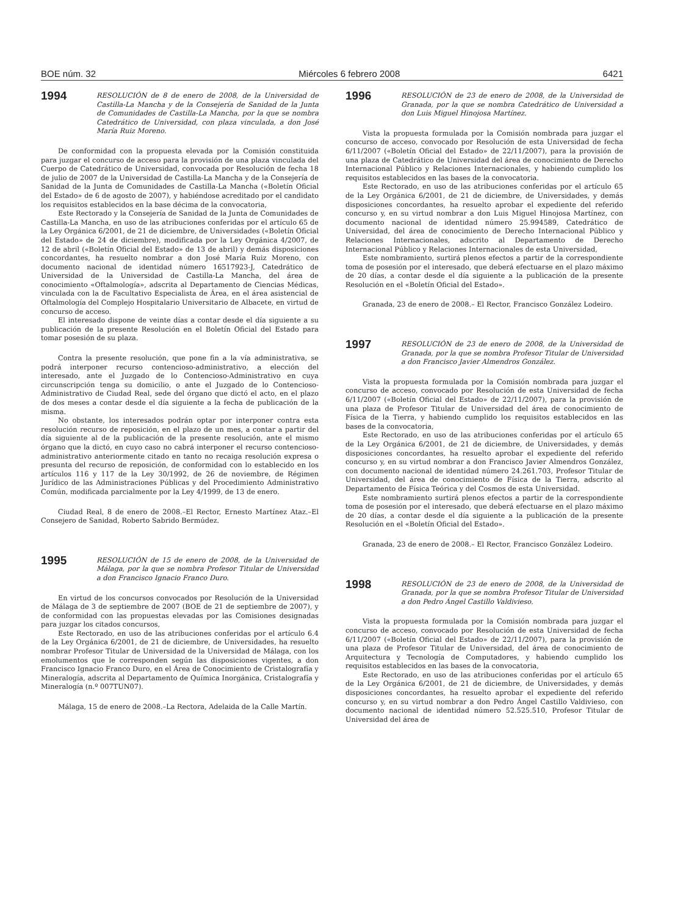BOE núm. 32 Miércoles 6 febrero 2008 6421
1994
RESOLUCIÓN de 8 de enero de 2008, de la Universidad de Castilla-La Mancha y de la Consejería de Sanidad de la Junta de Comunidades de Castilla-La Mancha, por la que se nombra Catedrático de Universidad, con plaza vinculada, a don José María Ruiz Moreno.
De conformidad con la propuesta elevada por la Comisión constituida para juzgar el concurso de acceso para la provisión de una plaza vinculada del Cuerpo de Catedrático de Universidad, convocada por Resolución de fecha 18 de julio de 2007 de la Universidad de Castilla-La Mancha y de la Consejería de Sanidad de la Junta de Comunidades de Castilla-La Mancha («Boletín Oficial del Estado» de 6 de agosto de 2007), y habiéndose acreditado por el candidato los requisitos establecidos en la base décima de la convocatoria,
Este Rectorado y la Consejería de Sanidad de la Junta de Comunidades de Castilla-La Mancha, en uso de las atribuciones conferidas por el artículo 65 de la Ley Orgánica 6/2001, de 21 de diciembre, de Universidades («Boletín Oficial del Estado» de 24 de diciembre), modificada por la Ley Orgánica 4/2007, de 12 de abril («Boletín Oficial del Estado» de 13 de abril) y demás disposiciones concordantes, ha resuelto nombrar a don José María Ruiz Moreno, con documento nacional de identidad número 16517923-J, Catedrático de Universidad de la Universidad de Castilla-La Mancha, del área de conocimiento «Oftalmología», adscrita al Departamento de Ciencias Médicas, vinculada con la de Facultativo Especialista de Área, en el área asistencial de Oftalmología del Complejo Hospitalario Universitario de Albacete, en virtud de concurso de acceso.
El interesado dispone de veinte días a contar desde el día siguiente a su publicación de la presente Resolución en el Boletín Oficial del Estado para tomar posesión de su plaza.
Contra la presente resolución, que pone fin a la vía administrativa, se podrá interponer recurso contencioso-administrativo, a elección del interesado, ante el Juzgado de lo Contencioso-Administrativo en cuya circunscripción tenga su domicilio, o ante el Juzgado de lo Contencioso-Administrativo de Ciudad Real, sede del órgano que dictó el acto, en el plazo de dos meses a contar desde el día siguiente a la fecha de publicación de la misma.
No obstante, los interesados podrán optar por interponer contra esta resolución recurso de reposición, en el plazo de un mes, a contar a partir del día siguiente al de la publicación de la presente resolución, ante el mismo órgano que la dictó, en cuyo caso no cabrá interponer el recurso contencioso-administrativo anteriormente citado en tanto no recaiga resolución expresa o presunta del recurso de reposición, de conformidad con lo establecido en los artículos 116 y 117 de la Ley 30/1992, de 26 de noviembre, de Régimen Jurídico de las Administraciones Públicas y del Procedimiento Administrativo Común, modificada parcialmente por la Ley 4/1999, de 13 de enero.
Ciudad Real, 8 de enero de 2008.–El Rector, Ernesto Martínez Ataz.–El Consejero de Sanidad, Roberto Sabrido Bermúdez.
1995
RESOLUCIÓN de 15 de enero de 2008, de la Universidad de Málaga, por la que se nombra Profesor Titular de Universidad a don Francisco Ignacio Franco Duro.
En virtud de los concursos convocados por Resolución de la Universidad de Málaga de 3 de septiembre de 2007 (BOE de 21 de septiembre de 2007), y de conformidad con las propuestas elevadas por las Comisiones designadas para juzgar los citados concursos,
Este Rectorado, en uso de las atribuciones conferidas por el artículo 6.4 de la Ley Orgánica 6/2001, de 21 de diciembre, de Universidades, ha resuelto nombrar Profesor Titular de Universidad de la Universidad de Málaga, con los emolumentos que le corresponden según las disposiciones vigentes, a don Francisco Ignacio Franco Duro, en el Área de Conocimiento de Cristalografía y Mineralogía, adscrita al Departamento de Química Inorgánica, Cristalografía y Mineralogía (n.º 007TUN07).
Málaga, 15 de enero de 2008.–La Rectora, Adelaida de la Calle Martín.
1996
RESOLUCIÓN de 23 de enero de 2008, de la Universidad de Granada, por la que se nombra Catedrático de Universidad a don Luis Miguel Hinojosa Martínez.
Vista la propuesta formulada por la Comisión nombrada para juzgar el concurso de acceso, convocado por Resolución de esta Universidad de fecha 6/11/2007 («Boletín Oficial del Estado» de 22/11/2007), para la provisión de una plaza de Catedrático de Universidad del área de conocimiento de Derecho Internacional Público y Relaciones Internacionales, y habiendo cumplido los requisitos establecidos en las bases de la convocatoria.
Este Rectorado, en uso de las atribuciones conferidas por el artículo 65 de la Ley Orgánica 6/2001, de 21 de diciembre, de Universidades, y demás disposiciones concordantes, ha resuelto aprobar el expediente del referido concurso y, en su virtud nombrar a don Luis Miguel Hinojosa Martínez, con documento nacional de identidad número 25.994589, Catedrático de Universidad, del área de conocimiento de Derecho Internacional Público y Relaciones Internacionales, adscrito al Departamento de Derecho Internacional Público y Relaciones Internacionales de esta Universidad,
Este nombramiento, surtirá plenos efectos a partir de la correspondiente toma de posesión por el interesado, que deberá efectuarse en el plazo máximo de 20 días, a contar desde el día siguiente a la publicación de la presente Resolución en el «Boletín Oficial del Estado».
Granada, 23 de enero de 2008.– El Rector, Francisco González Lodeiro.
1997
RESOLUCIÓN de 23 de enero de 2008, de la Universidad de Granada, por la que se nombra Profesor Titular de Universidad a don Francisco Javier Almendros González.
Vista la propuesta formulada por la Comisión nombrada para juzgar el concurso de acceso, convocado por Resolución de esta Universidad de fecha 6/11/2007 («Boletín Oficial del Estado» de 22/11/2007), para la provisión de una plaza de Profesor Titular de Universidad del área de conocimiento de Física de la Tierra, y habiendo cumplido los requisitos establecidos en las bases de la convocatoria,
Este Rectorado, en uso de las atribuciones conferidas por el artículo 65 de la Ley Orgánica 6/2001, de 21 de diciembre, de Universidades, y demás disposiciones concordantes, ha resuelto aprobar el expediente del referido concurso y, en su virtud nombrar a don Francisco Javier Almendros González, con documento nacional de identidad número 24.261.703, Profesor Titular de Universidad, del área de conocimiento de Física de la Tierra, adscrito al Departamento de Física Teórica y del Cosmos de esta Universidad.
Este nombramiento surtirá plenos efectos a partir de la correspondiente toma de posesión por el interesado, que deberá efectuarse en el plazo máximo de 20 días, a contar desde el día siguiente a la publicación de la presente Resolución en el «Boletín Oficial del Estado».
Granada, 23 de enero de 2008.– El Rector, Francisco González Lodeiro.
1998
RESOLUCIÓN de 23 de enero de 2008, de la Universidad de Granada, por la que se nombra Profesor Titular de Universidad a don Pedro Ángel Castillo Valdivieso.
Vista la propuesta formulada por la Comisión nombrada para juzgar el concurso de acceso, convocado por Resolución de esta Universidad de fecha 6/11/2007 («Boletín Oficial del Estado» de 22/11/2007), para la provisión de una plaza de Profesor Titular de Universidad, del área de conocimiento de Arquitectura y Tecnología de Computadores, y habiendo cumplido los requisitos establecidos en las bases de la convocatoria,
Este Rectorado, en uso de las atribuciones conferidas por el artículo 65 de la Ley Orgánica 6/2001, de 21 de diciembre, de Universidades, y demás disposiciones concordantes, ha resuelto aprobar el expediente del referido concurso y, en su virtud nombrar a don Pedro Ángel Castillo Valdivieso, con documento nacional de identidad número 52.525.510, Profesor Titular de Universidad del área de